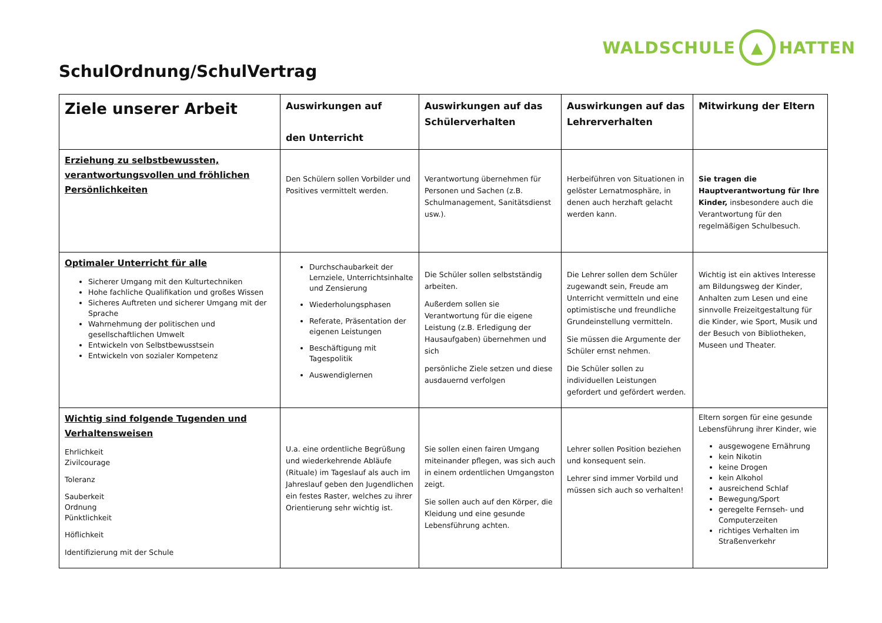WALDSCHULE ▲ HATTEN
SchulOrdnung/SchulVertrag
| Ziele unserer Arbeit | Auswirkungen auf den Unterricht | Auswirkungen auf das Schülerverhalten | Auswirkungen auf das Lehrerverhalten | Mitwirkung der Eltern |
| --- | --- | --- | --- | --- |
| Erziehung zu selbstbewussten, verantwortungsvollen und fröhlichen Persönlichkeiten | Den Schülern sollen Vorbilder und Positives vermittelt werden. | Verantwortung übernehmen für Personen und Sachen (z.B. Schulmanagement, Sanitätsdienst usw.). | Herbeiführen von Situationen in gelöster Lernatmosphäre, in denen auch herzhaft gelacht werden kann. | Sie tragen die Hauptverantwortung für Ihre Kinder, insbesondere auch die Verantwortung für den regelmäßigen Schulbesuch. |
| Optimaler Unterricht für alle Sicherer Umgang mit den Kulturtechniken Hohe fachliche Qualifikation und großes Wissen Sicheres Auftreten und sicherer Umgang mit der Sprache Wahrnehmung der politischen und gesellschaftlichen Umwelt Entwickeln von Selbstbewusstsein Entwickeln von sozialer Kompetenz | Durchschaubarkeit der Lernziele, Unterrichtsinhalte und Zensierung Wiederholungsphasen Referate, Präsentation der eigenen Leistungen Beschäftigung mit Tagespolitik Auswendiglernen | Die Schüler sollen selbstständig arbeiten. Außerdem sollen sie Verantwortung für die eigene Leistung (z.B. Erledigung der Hausaufgaben) übernehmen und sich persönliche Ziele setzen und diese ausdauernd verfolgen | Die Lehrer sollen dem Schüler zugewandt sein, Freude am Unterricht vermitteln und eine optimistische und freundliche Grundeinstellung vermitteln. Sie müssen die Argumente der Schüler ernst nehmen. Die Schüler sollen zu individuellen Leistungen gefordert und gefördert werden. | Wichtig ist ein aktives Interesse am Bildungsweg der Kinder, Anhalten zum Lesen und eine sinnvolle Freizeitgestaltung für die Kinder, wie Sport, Musik und der Besuch von Bibliotheken, Museen und Theater. |
| Wichtig sind folgende Tugenden und Verhaltensweisen Ehrlichkeit Zivilcourage Toleranz Sauberkeit Ordnung Pünktlichkeit Höflichkeit Identifizierung mit der Schule | U.a. eine ordentliche Begrüßung und wiederkehrende Abläufe (Rituale) im Tageslauf als auch im Jahreslauf geben den Jugendlichen ein festes Raster, welches zu ihrer Orientierung sehr wichtig ist. | Sie sollen einen fairen Umgang miteinander pflegen, was sich auch in einem ordentlichen Umgangston zeigt. Sie sollen auch auf den Körper, die Kleidung und eine gesunde Lebensführung achten. | Lehrer sollen Position beziehen und konsequent sein. Lehrer sind immer Vorbild und müssen sich auch so verhalten! | Eltern sorgen für eine gesunde Lebensführung ihrer Kinder, wie ausgewogene Ernährung kein Nikotin keine Drogen kein Alkohol ausreichend Schlaf Bewegung/Sport geregelte Fernseh- und Computerzeiten richtiges Verhalten im Straßenverkehr |